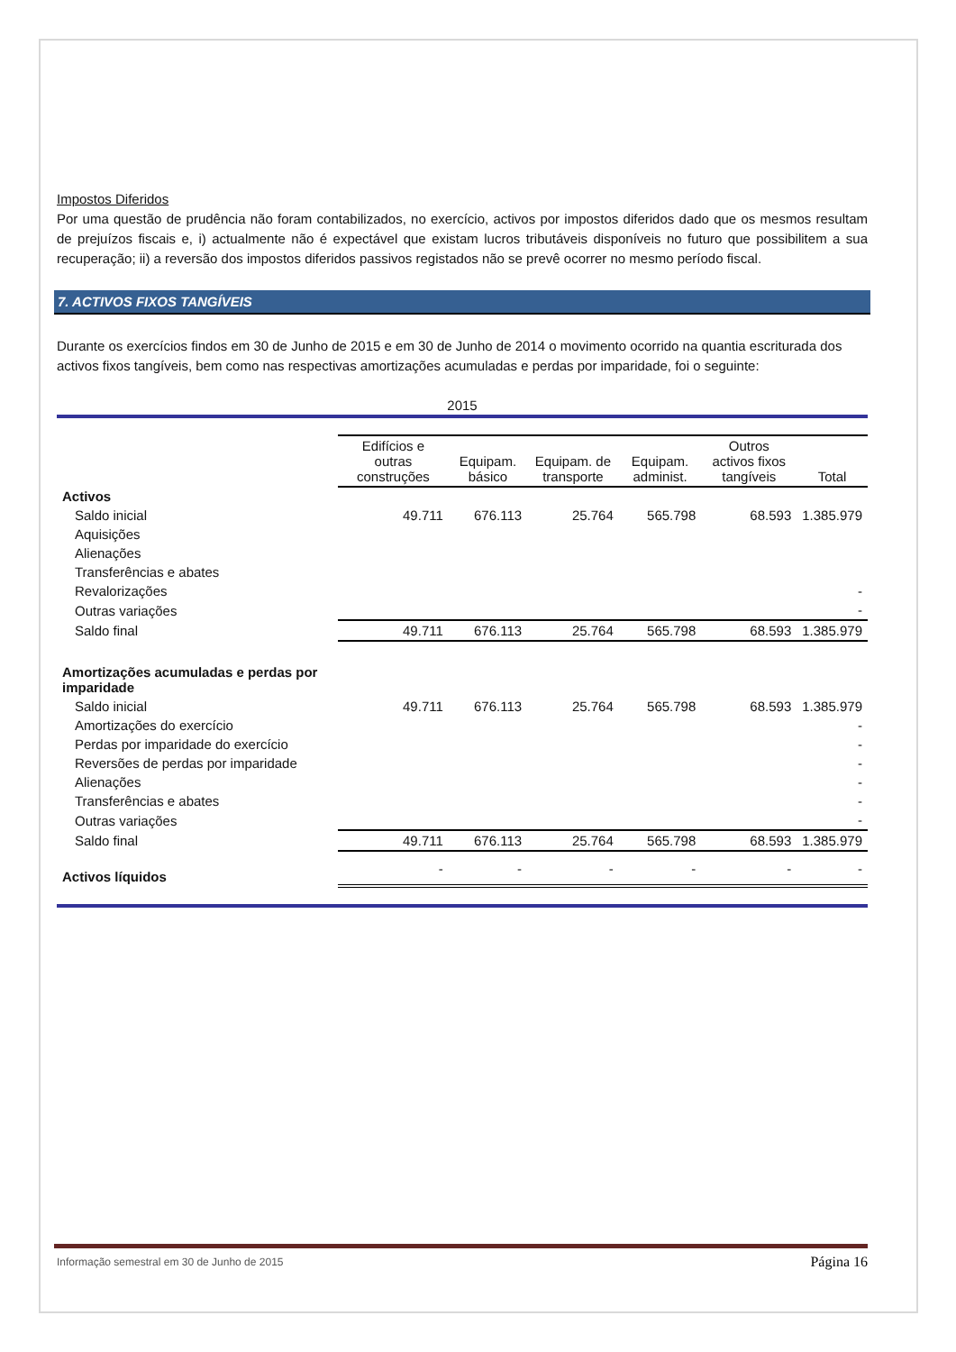Impostos Diferidos
Por uma questão de prudência não foram contabilizados, no exercício, activos por impostos diferidos dado que os mesmos resultam de prejuízos fiscais e, i) actualmente não é expectável que existam lucros tributáveis disponíveis no futuro que possibilitem a sua recuperação; ii) a reversão dos impostos diferidos passivos registados não se prevê ocorrer no mesmo período fiscal.
7. ACTIVOS FIXOS TANGÍVEIS
Durante os exercícios findos em 30 de Junho de 2015 e em 30 de Junho de 2014 o movimento ocorrido na quantia escriturada dos activos fixos tangíveis, bem como nas respectivas amortizações acumuladas e perdas por imparidade, foi o seguinte:
2015
| | Edifícios e outras construções | Equipam. básico | Equipam. de transporte | Equipam. administ. | Outros activos fixos tangíveis | Total |
| --- | --- | --- | --- | --- | --- | --- |
| Activos | | | | | | |
| Saldo inicial | 49.711 | 676.113 | 25.764 | 565.798 | 68.593 | 1.385.979 |
| Aquisições | | | | | | |
| Alienações | | | | | | |
| Transferências e abates | | | | | | |
| Revalorizações | | | | | | - |
| Outras variações | | | | | | - |
| Saldo final | 49.711 | 676.113 | 25.764 | 565.798 | 68.593 | 1.385.979 |
| Amortizações acumuladas e perdas por imparidade | | | | | | |
| Saldo inicial | 49.711 | 676.113 | 25.764 | 565.798 | 68.593 | 1.385.979 |
| Amortizações do exercício | | | | | | - |
| Perdas por imparidade do exercício | | | | | | - |
| Reversões de perdas por imparidade | | | | | | - |
| Alienações | | | | | | - |
| Transferências e abates | | | | | | - |
| Outras variações | | | | | | - |
| Saldo final | 49.711 | 676.113 | 25.764 | 565.798 | 68.593 | 1.385.979 |
| Activos líquidos | - | - | - | - | - | - |
Informação semestral em 30 de Junho de 2015 Página 16